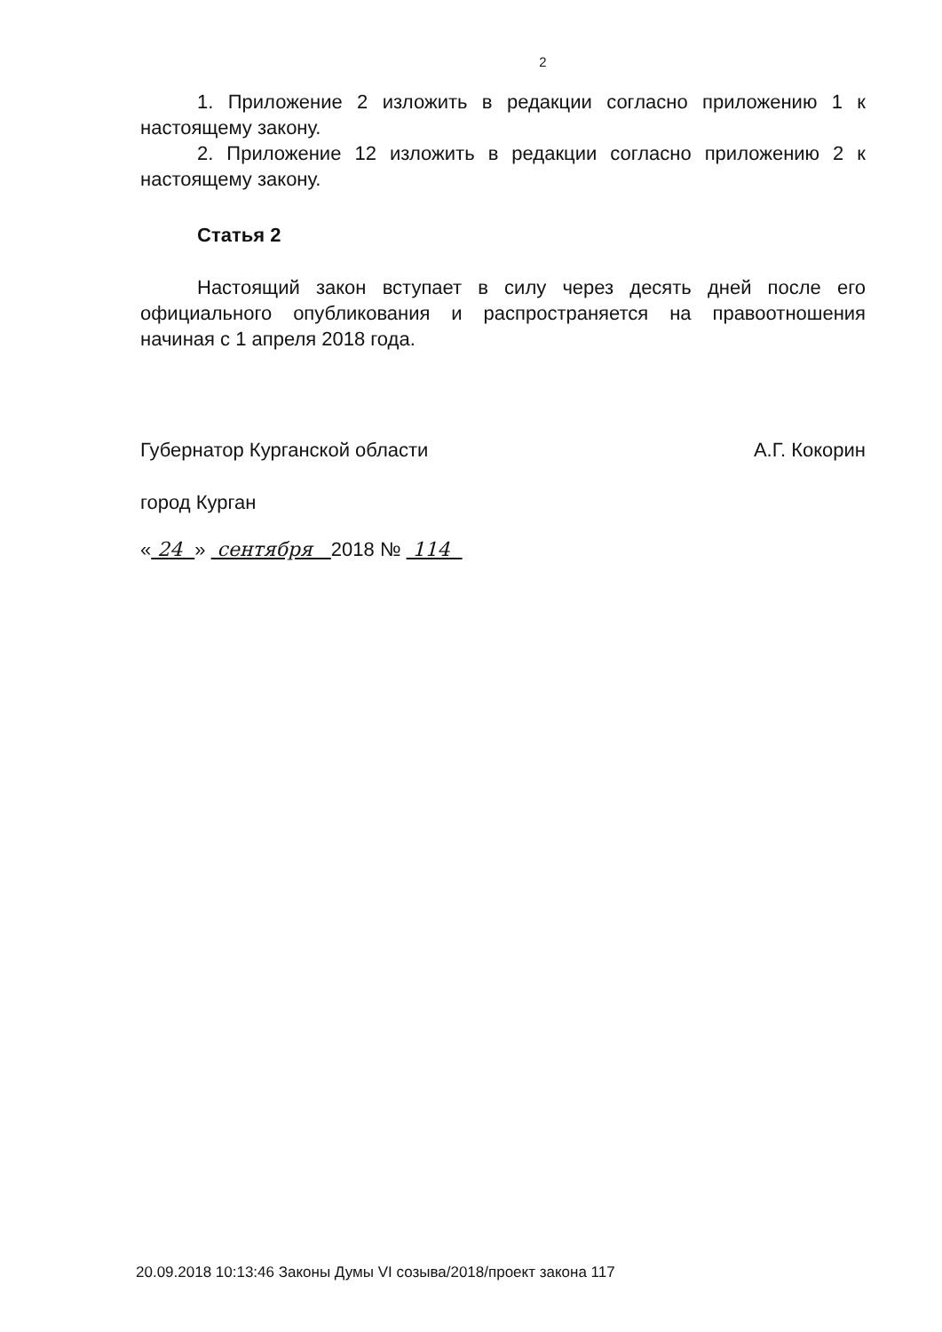2
1. Приложение 2 изложить в редакции согласно приложению 1 к настоящему закону.
2. Приложение 12 изложить в редакции согласно приложению 2 к настоящему закону.
Статья 2
Настоящий закон вступает в силу через десять дней после его официального опубликования и распространяется на правоотношения начиная с 1 апреля 2018 года.
Губернатор Курганской области А.Г. Кокорин
город Курган
« 24 » сентября 2018 № 114
20.09.2018 10:13:46 Законы Думы VI созыва/2018/проект закона 117